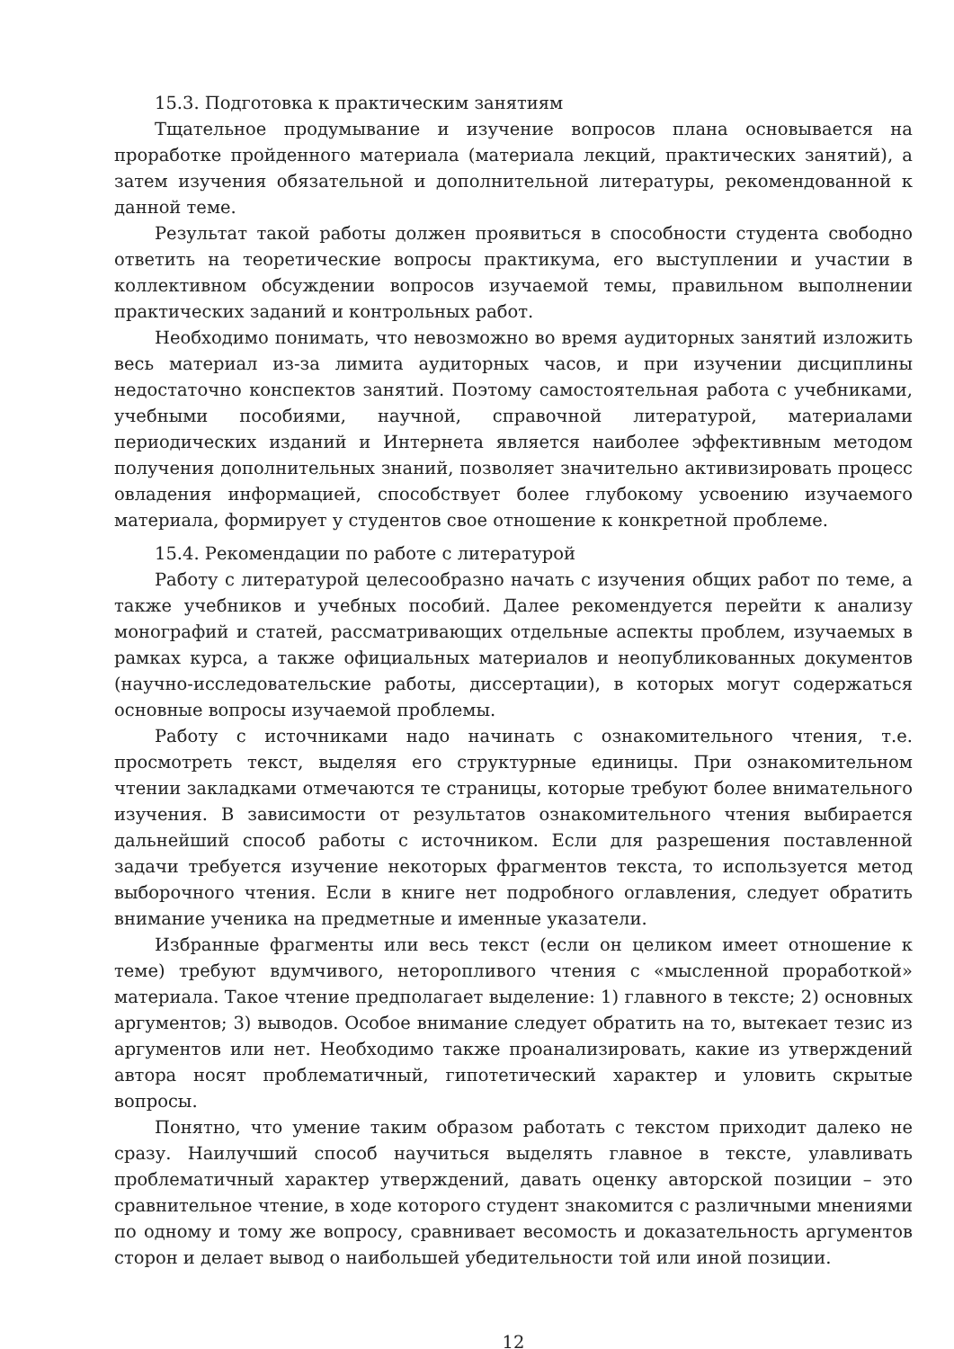15.3. Подготовка к практическим занятиям
Тщательное продумывание и изучение вопросов плана основывается на проработке пройденного материала (материала лекций, практических занятий), а затем изучения обязательной и дополнительной литературы, рекомендованной к данной теме.
Результат такой работы должен проявиться в способности студента свободно ответить на теоретические вопросы практикума, его выступлении и участии в коллективном обсуждении вопросов изучаемой темы, правильном выполнении практических заданий и контрольных работ.
Необходимо понимать, что невозможно во время аудиторных занятий изложить весь материал из-за лимита аудиторных часов, и при изучении дисциплины недостаточно конспектов занятий. Поэтому самостоятельная работа с учебниками, учебными пособиями, научной, справочной литературой, материалами периодических изданий и Интернета является наиболее эффективным методом получения дополнительных знаний, позволяет значительно активизировать процесс овладения информацией, способствует более глубокому усвоению изучаемого материала, формирует у студентов свое отношение к конкретной проблеме.
15.4. Рекомендации по работе с литературой
Работу с литературой целесообразно начать с изучения общих работ по теме, а также учебников и учебных пособий. Далее рекомендуется перейти к анализу монографий и статей, рассматривающих отдельные аспекты проблем, изучаемых в рамках курса, а также официальных материалов и неопубликованных документов (научно-исследовательские работы, диссертации), в которых могут содержаться основные вопросы изучаемой проблемы.
Работу с источниками надо начинать с ознакомительного чтения, т.е. просмотреть текст, выделяя его структурные единицы. При ознакомительном чтении закладками отмечаются те страницы, которые требуют более внимательного изучения. В зависимости от результатов ознакомительного чтения выбирается дальнейший способ работы с источником. Если для разрешения поставленной задачи требуется изучение некоторых фрагментов текста, то используется метод выборочного чтения. Если в книге нет подробного оглавления, следует обратить внимание ученика на предметные и именные указатели.
Избранные фрагменты или весь текст (если он целиком имеет отношение к теме) требуют вдумчивого, неторопливого чтения с «мысленной проработкой» материала. Такое чтение предполагает выделение: 1) главного в тексте; 2) основных аргументов; 3) выводов. Особое внимание следует обратить на то, вытекает тезис из аргументов или нет. Необходимо также проанализировать, какие из утверждений автора носят проблематичный, гипотетический характер и уловить скрытые вопросы.
Понятно, что умение таким образом работать с текстом приходит далеко не сразу. Наилучший способ научиться выделять главное в тексте, улавливать проблематичный характер утверждений, давать оценку авторской позиции – это сравнительное чтение, в ходе которого студент знакомится с различными мнениями по одному и тому же вопросу, сравнивает весомость и доказательность аргументов сторон и делает вывод о наибольшей убедительности той или иной позиции.
12